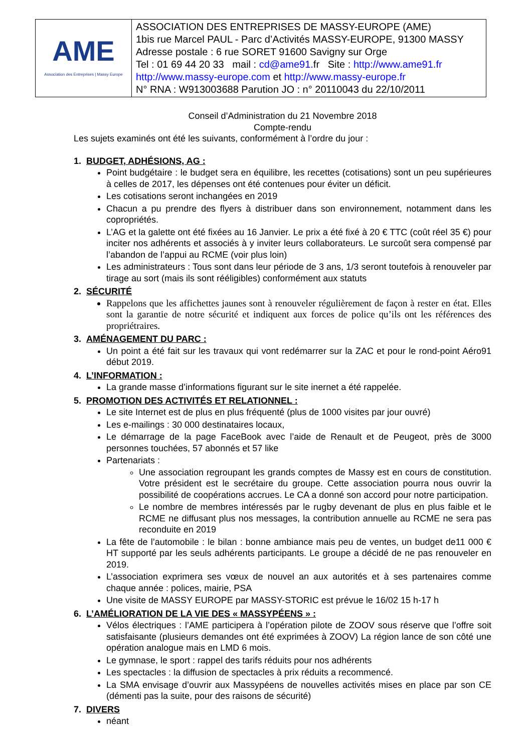| AME Association des Entreprises / Massy Europe | ASSOCIATION DES ENTREPRISES DE MASSY-EUROPE (AME) 1bis rue Marcel PAUL - Parc d’Activités MASSY-EUROPE, 91300 MASSY Adresse postale : 6 rue SORET 91600 Savigny sur Orge Tel : 01 69 44 20 33 mail : cd@ame91. fr Site : http://www.ame91.fr http://www.massy-europe.com et http://www.massy-europe.fr N° RNA : W913003688 Parution JO : n° 20110043 du 22/10/2011 |
Conseil d’Administration du 21 Novembre 2018
Compte-rendu
Les sujets examinés ont été les suivants, conformément à l’ordre du jour :
1. BUDGET, ADHÉSIONS, AG :
Point budgétaire : le budget sera en équilibre, les recettes (cotisations) sont un peu supérieures à celles de 2017, les dépenses ont été contenues pour éviter un déficit.
Les cotisations seront inchangées en 2019
Chacun a pu prendre des flyers à distribuer dans son environnement, notamment dans les copropriétés.
L’AG et la galette ont été fixées au 16 Janvier. Le prix a été fixé à 20 € TTC (coût réel 35 €) pour inciter nos adhérents et associés à y inviter leurs collaborateurs. Le surcoût sera compensé par l’abandon de l’appui au RCME (voir plus loin)
Les administrateurs : Tous sont dans leur période de 3 ans, 1/3 seront toutefois à renouveler par tirage au sort (mais ils sont rééligibles) conformément aux statuts
2. SÉCURITÉ
Rappelons que les affichettes jaunes sont à renouveler régulièrement de façon à rester en état. Elles sont la garantie de notre sécurité et indiquent aux forces de police qu’ils ont les références des propriétraires.
3. AMÉNAGEMENT DU PARC :
Un point a été fait sur les travaux qui vont redémarrer sur la ZAC et pour le rond-point Aéro91 début 2019.
4. L’INFORMATION :
La grande masse d’informations figurant sur le site inernet a été rappelée.
5. PROMOTION DES ACTIVITÉS ET RELATIONNEL :
Le site Internet est de plus en plus fréquenté (plus de 1000 visites par jour ouvré)
Les e-mailings : 30 000 destinataires locaux,
Le démarrage de la page FaceBook avec l’aide de Renault et de Peugeot, près de 3000 personnes touchées, 57 abonnés et 57 like
Partenariats :
Une association regroupant les grands comptes de Massy est en cours de constitution. Votre président est le secrétaire du groupe. Cette association pourra nous ouvrir la possibilité de coopérations accrues. Le CA a donné son accord pour notre participation.
Le nombre de membres intéressés par le rugby devenant de plus en plus faible et le RCME ne diffusant plus nos messages, la contribution annuelle au RCME ne sera pas reconduite en 2019
La fête de l’automobile : le bilan : bonne ambiance mais peu de ventes, un budget de11 000 € HT supporté par les seuls adhérents participants. Le groupe a décidé de ne pas renouveler en 2019.
L’association exprimera ses vœux de nouvel an aux autorités et à ses partenaires comme chaque année : polices, mairie, PSA
Une visite de MASSY EUROPE par MASSY-STORIC est prévue le 16/02 15 h-17 h
6. L’AMÉLIORATION DE LA VIE DES « MASSYPÉENS » :
Vélos électriques : l’AME participera à l’opération pilote de ZOOV sous réserve que l’offre soit satisfaisante (plusieurs demandes ont été exprimées à ZOOV) La région lance de son côté une opération analogue mais en LMD 6 mois.
Le gymnase, le sport : rappel des tarifs réduits pour nos adhérents
Les spectacles : la diffusion de spectacles à prix réduits a recommencé.
La SMA envisage d’ouvrir aux Massypéens de nouvelles activités mises en place par son CE (démenti pas la suite, pour des raisons de sécurité)
7. DIVERS
néant